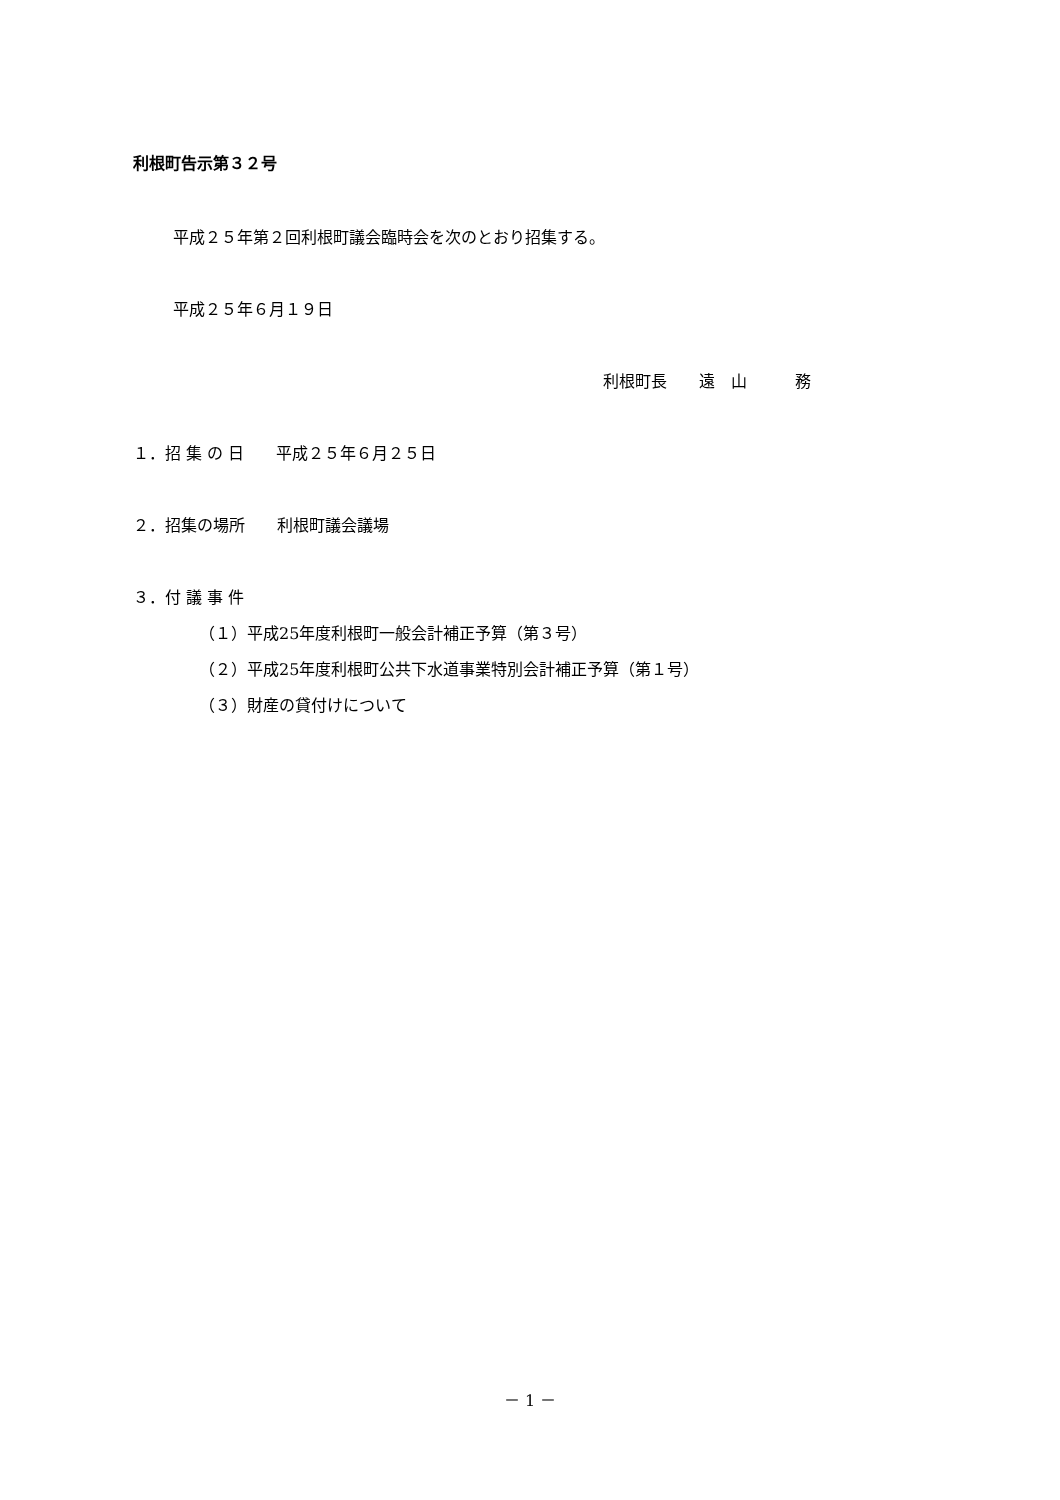利根町告示第３２号
平成２５年第２回利根町議会臨時会を次のとおり招集する。
平成２５年６月１９日
利根町長　　遠　山　　　務
１．招 集 の 日　　平成２５年６月２５日
２．招集の場所　　利根町議会議場
３．付 議 事 件
（１）平成25年度利根町一般会計補正予算（第３号）
（２）平成25年度利根町公共下水道事業特別会計補正予算（第１号）
（３）財産の貸付けについて
－ 1 －